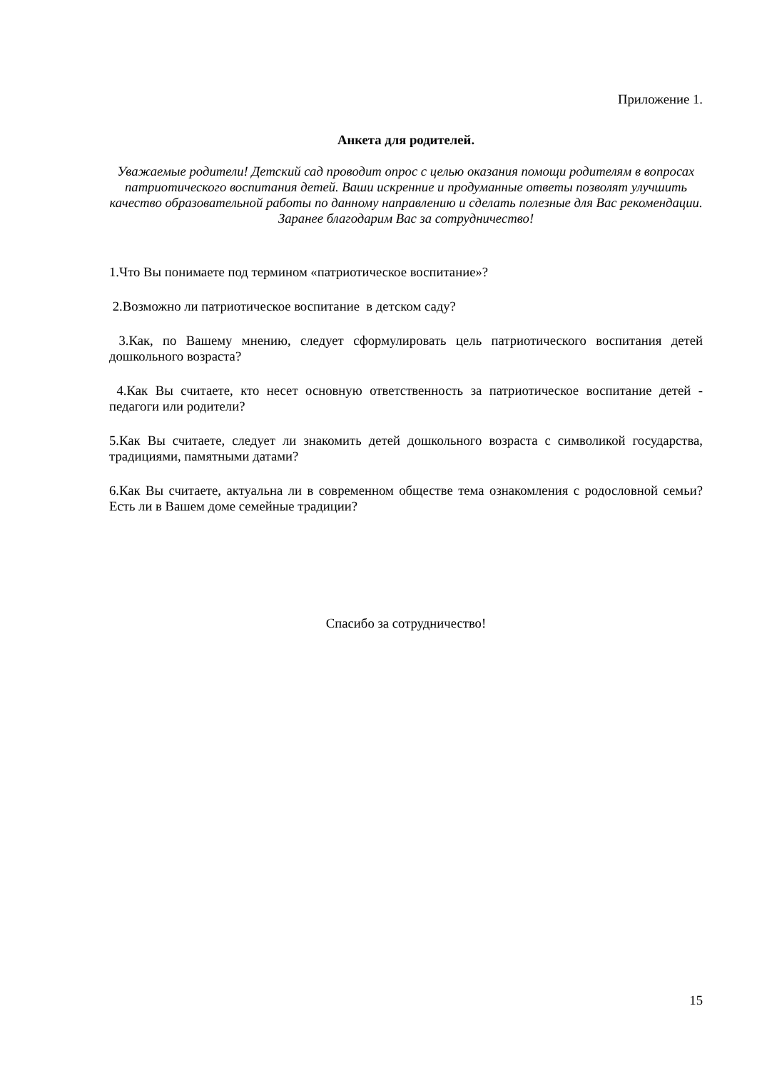Приложение 1.
Анкета для родителей.
Уважаемые родители! Детский сад проводит опрос с целью оказания помощи родителям в вопросах патриотического воспитания детей. Ваши искренние и продуманные ответы позволят улучшить качество образовательной работы по данному направлению и сделать полезные для Вас рекомендации. Заранее благодарим Вас за сотрудничество!
1.Что Вы понимаете под термином «патриотическое воспитание»?
2.Возможно ли патриотическое воспитание в детском саду?
3.Как, по Вашему мнению, следует сформулировать цель патриотического воспитания детей дошкольного возраста?
4.Как Вы считаете, кто несет основную ответственность за патриотическое воспитание детей - педагоги или родители?
5.Как Вы считаете, следует ли знакомить детей дошкольного возраста с символикой государства, традициями, памятными датами?
6.Как Вы считаете, актуальна ли в современном обществе тема ознакомления с родословной семьи? Есть ли в Вашем доме семейные традиции?
Спасибо за сотрудничество!
15